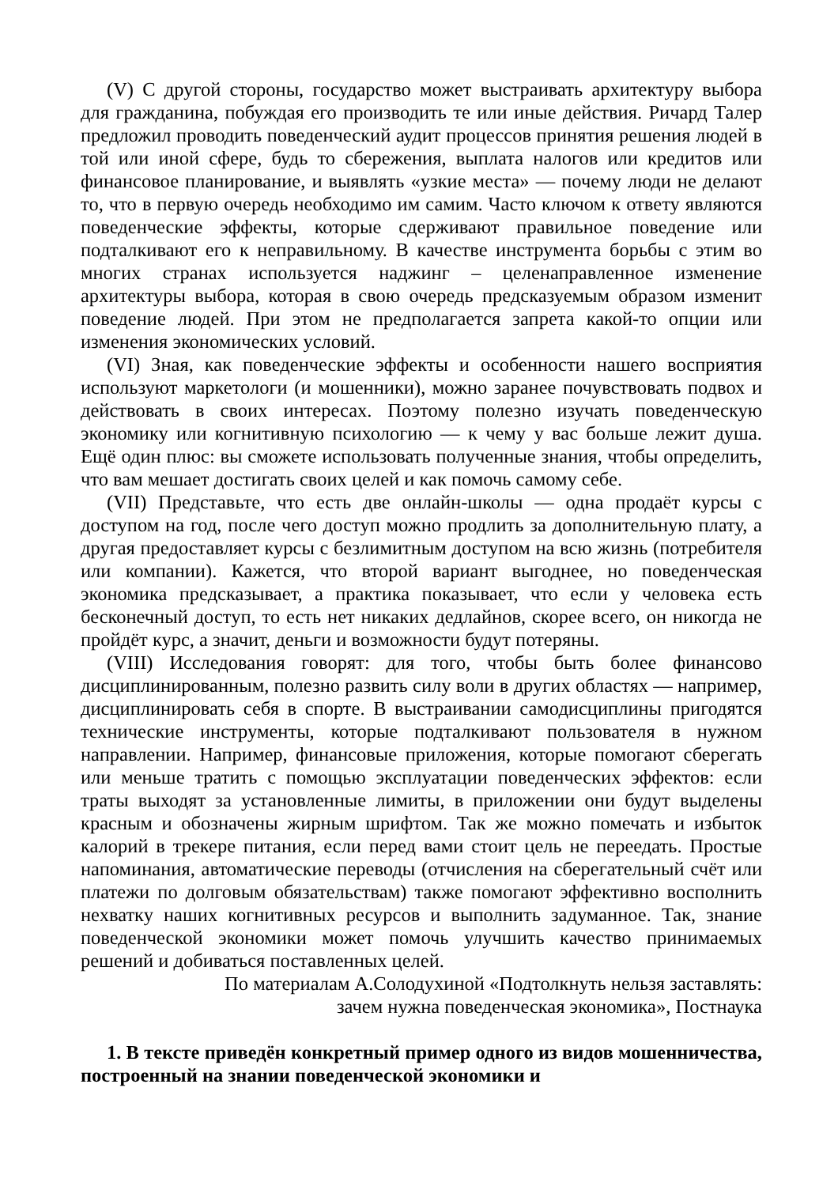(V) С другой стороны, государство может выстраивать архитектуру выбора для гражданина, побуждая его производить те или иные действия. Ричард Талер предложил проводить поведенческий аудит процессов принятия решения людей в той или иной сфере, будь то сбережения, выплата налогов или кредитов или финансовое планирование, и выявлять «узкие места» — почему люди не делают то, что в первую очередь необходимо им самим. Часто ключом к ответу являются поведенческие эффекты, которые сдерживают правильное поведение или подталкивают его к неправильному. В качестве инструмента борьбы с этим во многих странах используется наджинг – целенаправленное изменение архитектуры выбора, которая в свою очередь предсказуемым образом изменит поведение людей. При этом не предполагается запрета какой-то опции или изменения экономических условий.
(VI) Зная, как поведенческие эффекты и особенности нашего восприятия используют маркетологи (и мошенники), можно заранее почувствовать подвох и действовать в своих интересах. Поэтому полезно изучать поведенческую экономику или когнитивную психологию — к чему у вас больше лежит душа. Ещё один плюс: вы сможете использовать полученные знания, чтобы определить, что вам мешает достигать своих целей и как помочь самому себе.
(VII) Представьте, что есть две онлайн-школы — одна продаёт курсы с доступом на год, после чего доступ можно продлить за дополнительную плату, а другая предоставляет курсы с безлимитным доступом на всю жизнь (потребителя или компании). Кажется, что второй вариант выгоднее, но поведенческая экономика предсказывает, а практика показывает, что если у человека есть бесконечный доступ, то есть нет никаких дедлайнов, скорее всего, он никогда не пройдёт курс, а значит, деньги и возможности будут потеряны.
(VIII) Исследования говорят: для того, чтобы быть более финансово дисциплинированным, полезно развить силу воли в других областях — например, дисциплинировать себя в спорте. В выстраивании самодисциплины пригодятся технические инструменты, которые подталкивают пользователя в нужном направлении. Например, финансовые приложения, которые помогают сберегать или меньше тратить с помощью эксплуатации поведенческих эффектов: если траты выходят за установленные лимиты, в приложении они будут выделены красным и обозначены жирным шрифтом. Так же можно помечать и избыток калорий в трекере питания, если перед вами стоит цель не переедать. Простые напоминания, автоматические переводы (отчисления на сберегательный счёт или платежи по долговым обязательствам) также помогают эффективно восполнить нехватку наших когнитивных ресурсов и выполнить задуманное. Так, знание поведенческой экономики может помочь улучшить качество принимаемых решений и добиваться поставленных целей.
По материалам А.Солодухиной «Подтолкнуть нельзя заставлять:
зачем нужна поведенческая экономика», Постнаука
1. В тексте приведён конкретный пример одного из видов мошенничества, построенный на знании поведенческой экономики и